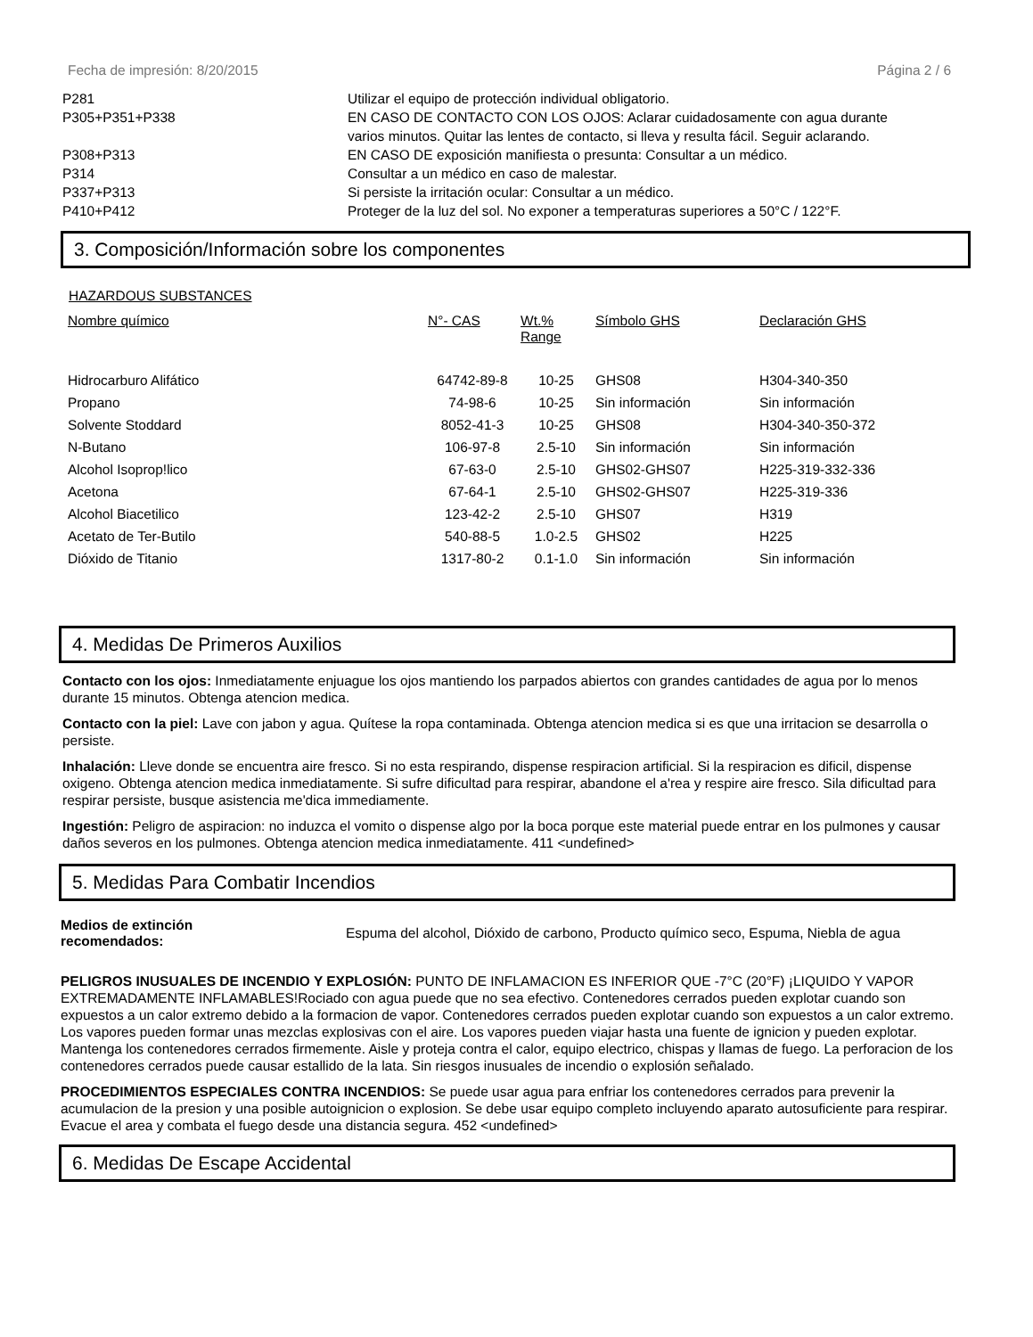Fecha de impresión: 8/20/2015 Página 2 / 6
| P281 | Utilizar el equipo de protección individual obligatorio. |
| P305+P351+P338 | EN CASO DE CONTACTO CON LOS OJOS: Aclarar cuidadosamente con agua durante varios minutos. Quitar las lentes de contacto, si lleva y resulta fácil. Seguir aclarando. |
| P308+P313 | EN CASO DE exposición manifiesta o presunta: Consultar a un médico. |
| P314 | Consultar a un médico en caso de malestar. |
| P337+P313 | Si persiste la irritación ocular: Consultar a un médico. |
| P410+P412 | Proteger de la luz del sol. No exponer a temperaturas superiores a 50°C / 122°F. |
3. Composición/Información sobre los componentes
HAZARDOUS SUBSTANCES
| Nombre químico | N°- CAS | Wt.% Range | Símbolo GHS | Declaración GHS |
| --- | --- | --- | --- | --- |
| Hidrocarburo Alifático | 64742-89-8 | 10-25 | GHS08 | H304-340-350 |
| Propano | 74-98-6 | 10-25 | Sin información | Sin información |
| Solvente Stoddard | 8052-41-3 | 10-25 | GHS08 | H304-340-350-372 |
| N-Butano | 106-97-8 | 2.5-10 | Sin información | Sin información |
| Alcohol Isoprop!lico | 67-63-0 | 2.5-10 | GHS02-GHS07 | H225-319-332-336 |
| Acetona | 67-64-1 | 2.5-10 | GHS02-GHS07 | H225-319-336 |
| Alcohol Biacetilico | 123-42-2 | 2.5-10 | GHS07 | H319 |
| Acetato de Ter-Butilo | 540-88-5 | 1.0-2.5 | GHS02 | H225 |
| Dióxido de Titanio | 1317-80-2 | 0.1-1.0 | Sin información | Sin información |
4. Medidas De Primeros Auxilios
Contacto con los ojos: Inmediatamente enjuague los ojos mantiendo los parpados abiertos con grandes cantidades de agua por lo menos durante 15 minutos. Obtenga atencion medica.
Contacto con la piel: Lave con jabon y agua. Quítese la ropa contaminada. Obtenga atencion medica si es que una irritacion se desarrolla o persiste.
Inhalación: Lleve donde se encuentra aire fresco. Si no esta respirando, dispense respiracion artificial. Si la respiracion es dificil, dispense oxigeno. Obtenga atencion medica inmediatamente. Si sufre dificultad para respirar, abandone el a'rea y respire aire fresco. Sila dificultad para respirar persiste, busque asistencia me'dica immediamente.
Ingestión: Peligro de aspiracion: no induzca el vomito o dispense algo por la boca porque este material puede entrar en los pulmones y causar daños severos en los pulmones. Obtenga atencion medica inmediatamente. 411 <undefined>
5. Medidas Para Combatir Incendios
Medios de extinción recomendados: Espuma del alcohol, Dióxido de carbono, Producto químico seco, Espuma, Niebla de agua
PELIGROS INUSUALES DE INCENDIO Y EXPLOSIÓN: PUNTO DE INFLAMACION ES INFERIOR QUE -7°C (20°F) ¡LIQUIDO Y VAPOR EXTREMADAMENTE INFLAMABLES!Rociado con agua puede que no sea efectivo. Contenedores cerrados pueden explotar cuando son expuestos a un calor extremo debido a la formacion de vapor. Contenedores cerrados pueden explotar cuando son expuestos a un calor extremo. Los vapores pueden formar unas mezclas explosivas con el aire. Los vapores pueden viajar hasta una fuente de ignicion y pueden explotar. Mantenga los contenedores cerrados firmemente. Aisle y proteja contra el calor, equipo electrico, chispas y llamas de fuego. La perforacion de los contenedores cerrados puede causar estallido de la lata. Sin riesgos inusuales de incendio o explosión señalado.
PROCEDIMIENTOS ESPECIALES CONTRA INCENDIOS: Se puede usar agua para enfriar los contenedores cerrados para prevenir la acumulacion de la presion y una posible autoignicion o explosion. Se debe usar equipo completo incluyendo aparato autosuficiente para respirar. Evacue el area y combata el fuego desde una distancia segura. 452 <undefined>
6. Medidas De Escape Accidental